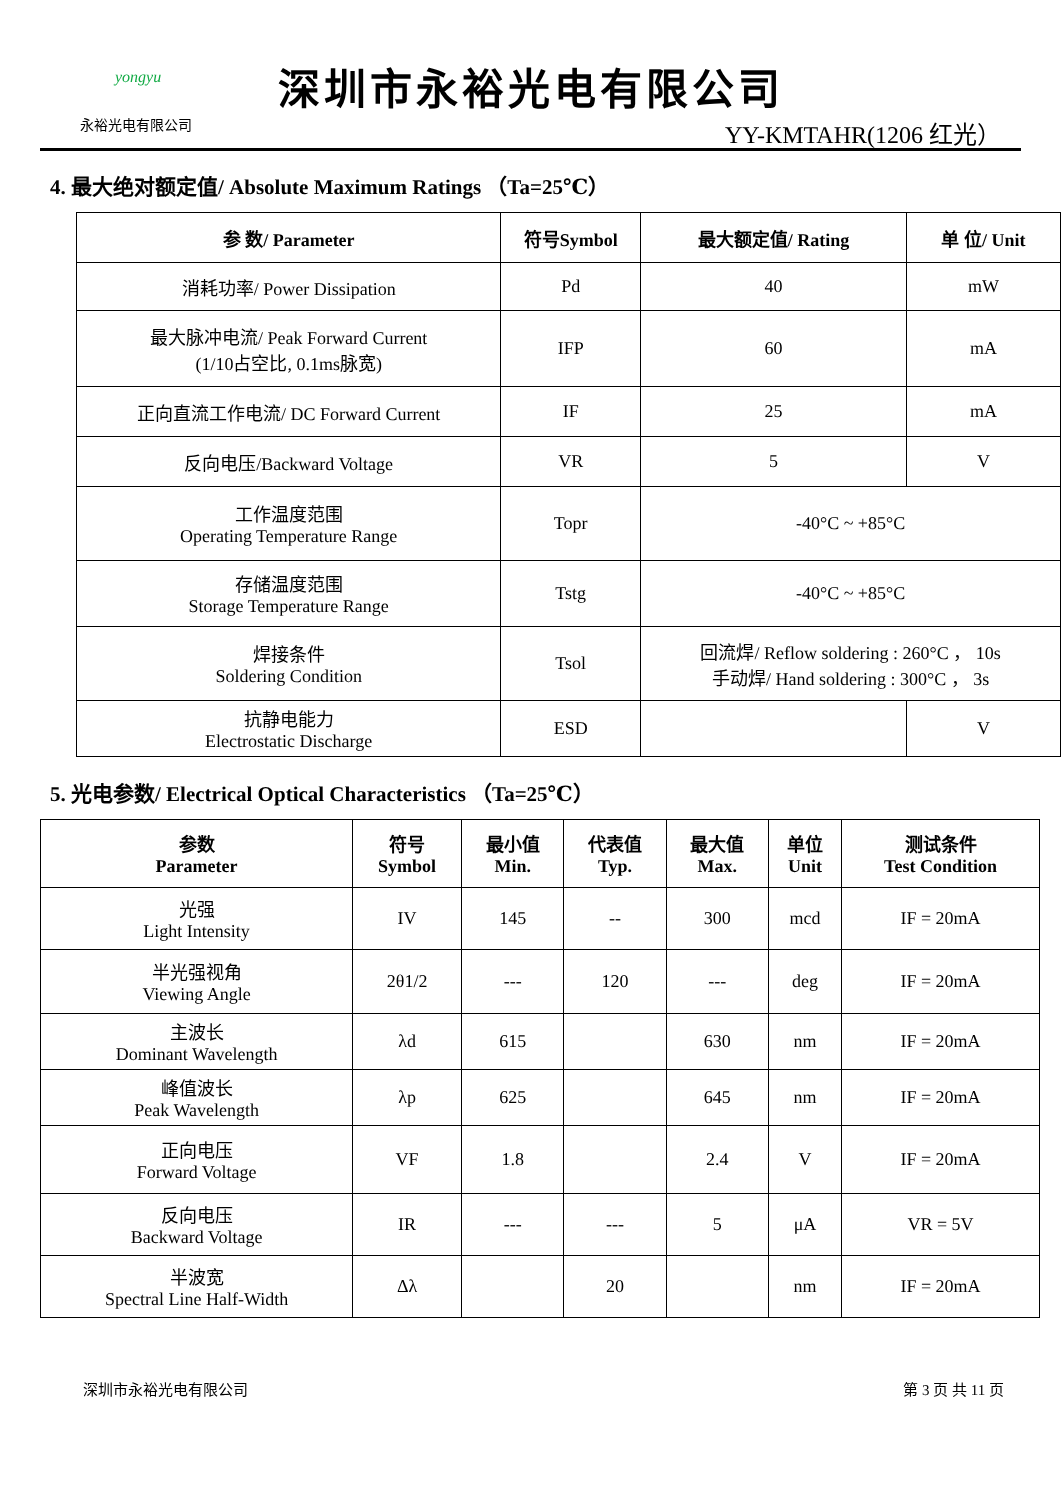yongyu
永裕光电有限公司
深圳市永裕光电有限公司
YY-KMTAHR(1206 红光）
4. 最大绝对额定值/ Absolute Maximum Ratings （Ta=25℃）
| 参 数/ Parameter | 符号Symbol | 最大额定值/ Rating | 单 位/ Unit |
| --- | --- | --- | --- |
| 消耗功率/ Power Dissipation | Pd | 40 | mW |
| 最大脉冲电流/ Peak Forward Current (1/10占空比, 0.1ms脉宽) | IFP | 60 | mA |
| 正向直流工作电流/ DC Forward Current | IF | 25 | mA |
| 反向电压/Backward Voltage | VR | 5 | V |
| 工作温度范围 Operating Temperature Range | Topr | -40°C ~ +85°C | |
| 存储温度范围 Storage Temperature Range | Tstg | -40°C ~ +85°C | |
| 焊接条件 Soldering Condition | Tsol | 回流焊/ Reflow soldering : 260°C ， 10s 手动焊/ Hand soldering : 300°C ， 3s | |
| 抗静电能力 Electrostatic Discharge | ESD | | V |
5. 光电参数/ Electrical Optical Characteristics （Ta=25℃）
| 参数 Parameter | 符号 Symbol | 最小值 Min. | 代表值 Typ. | 最大值 Max. | 单位 Unit | 测试条件 Test Condition |
| --- | --- | --- | --- | --- | --- | --- |
| 光强 Light Intensity | IV | 145 | -- | 300 | mcd | IF = 20mA |
| 半光强视角 Viewing Angle | 2θ1/2 | --- | 120 | --- | deg | IF = 20mA |
| 主波长 Dominant Wavelength | λd | 615 | | 630 | nm | IF = 20mA |
| 峰值波长 Peak Wavelength | λp | 625 | | 645 | nm | IF = 20mA |
| 正向电压 Forward Voltage | VF | 1.8 | | 2.4 | V | IF = 20mA |
| 反向电压 Backward Voltage | IR | --- | --- | 5 | μA | VR = 5V |
| 半波宽 Spectral Line Half-Width | Δλ | | 20 | | nm | IF = 20mA |
深圳市永裕光电有限公司 第 3 页 共 11 页